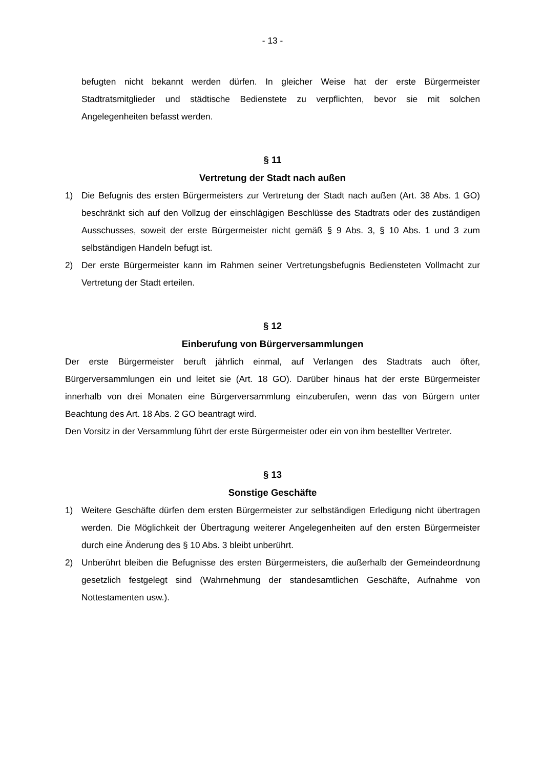- 13 -
befugten nicht bekannt werden dürfen. In gleicher Weise hat der erste Bürgermeister Stadtratsmitglieder und städtische Bedienstete zu verpflichten, bevor sie mit solchen Angelegenheiten befasst werden.
§ 11
Vertretung der Stadt nach außen
1) Die Befugnis des ersten Bürgermeisters zur Vertretung der Stadt nach außen (Art. 38 Abs. 1 GO) beschränkt sich auf den Vollzug der einschlägigen Beschlüsse des Stadtrats oder des zuständigen Ausschusses, soweit der erste Bürgermeister nicht gemäß § 9 Abs. 3, § 10 Abs. 1 und 3 zum selbständigen Handeln befugt ist.
2) Der erste Bürgermeister kann im Rahmen seiner Vertretungsbefugnis Bediensteten Vollmacht zur Vertretung der Stadt erteilen.
§ 12
Einberufung von Bürgerversammlungen
Der erste Bürgermeister beruft jährlich einmal, auf Verlangen des Stadtrats auch öfter, Bürgerversammlungen ein und leitet sie (Art. 18 GO). Darüber hinaus hat der erste Bürgermeister innerhalb von drei Monaten eine Bürgerversammlung einzuberufen, wenn das von Bürgern unter Beachtung des Art. 18 Abs. 2 GO beantragt wird.
Den Vorsitz in der Versammlung führt der erste Bürgermeister oder ein von ihm bestellter Vertreter.
§ 13
Sonstige Geschäfte
1) Weitere Geschäfte dürfen dem ersten Bürgermeister zur selbständigen Erledigung nicht übertragen werden. Die Möglichkeit der Übertragung weiterer Angelegenheiten auf den ersten Bürgermeister durch eine Änderung des § 10 Abs. 3 bleibt unberührt.
2) Unberührt bleiben die Befugnisse des ersten Bürgermeisters, die außerhalb der Gemeindeordnung gesetzlich festgelegt sind (Wahrnehmung der standesamtlichen Geschäfte, Aufnahme von Nottestamenten usw.).